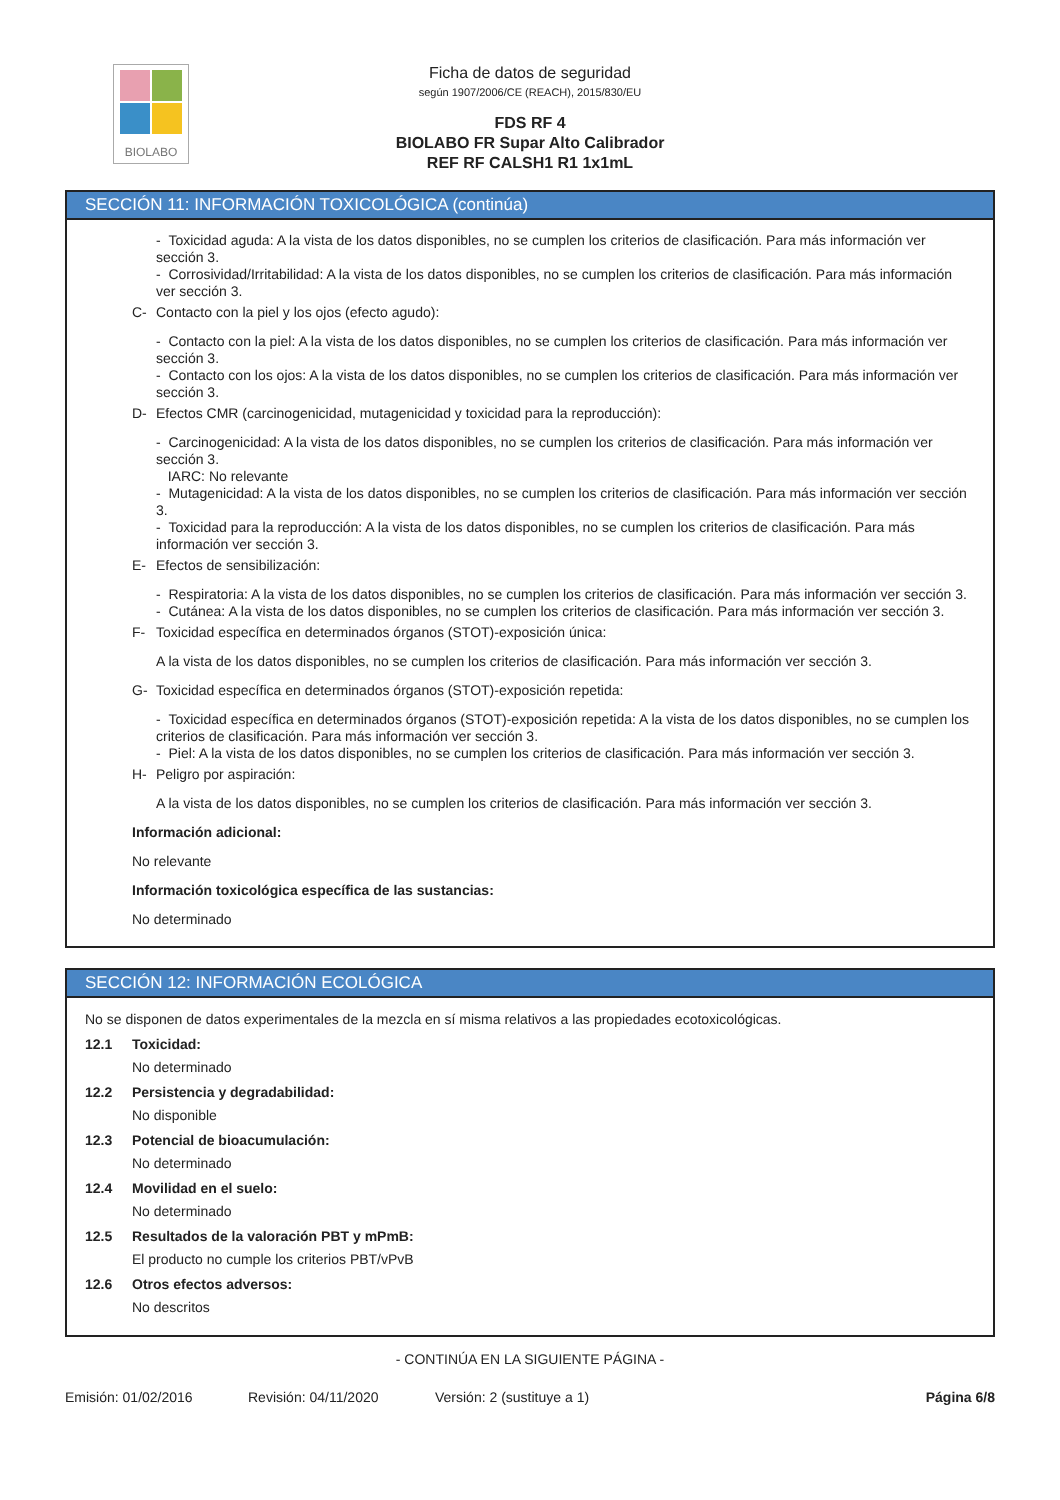BIOLABO
Ficha de datos de seguridad
según 1907/2006/CE (REACH), 2015/830/EU
FDS RF 4
BIOLABO FR Supar Alto Calibrador
REF RF CALSH1 R1 1x1mL
SECCIÓN 11: INFORMACIÓN TOXICOLÓGICA (continúa)
- Toxicidad aguda: A la vista de los datos disponibles, no se cumplen los criterios de clasificación. Para más información ver sección 3.
- Corrosividad/Irritabilidad: A la vista de los datos disponibles, no se cumplen los criterios de clasificación. Para más información ver sección 3.
C- Contacto con la piel y los ojos (efecto agudo):
- Contacto con la piel: A la vista de los datos disponibles, no se cumplen los criterios de clasificación. Para más información ver sección 3.
- Contacto con los ojos: A la vista de los datos disponibles, no se cumplen los criterios de clasificación. Para más información ver sección 3.
D- Efectos CMR (carcinogenicidad, mutagenicidad y toxicidad para la reproducción):
- Carcinogenicidad: A la vista de los datos disponibles, no se cumplen los criterios de clasificación. Para más información ver sección 3.
IARC: No relevante
- Mutagenicidad: A la vista de los datos disponibles, no se cumplen los criterios de clasificación. Para más información ver sección 3.
- Toxicidad para la reproducción: A la vista de los datos disponibles, no se cumplen los criterios de clasificación. Para más información ver sección 3.
E- Efectos de sensibilización:
- Respiratoria: A la vista de los datos disponibles, no se cumplen los criterios de clasificación. Para más información ver sección 3.
- Cutánea: A la vista de los datos disponibles, no se cumplen los criterios de clasificación. Para más información ver sección 3.
F- Toxicidad específica en determinados órganos (STOT)-exposición única:
A la vista de los datos disponibles, no se cumplen los criterios de clasificación. Para más información ver sección 3.
G- Toxicidad específica en determinados órganos (STOT)-exposición repetida:
- Toxicidad específica en determinados órganos (STOT)-exposición repetida: A la vista de los datos disponibles, no se cumplen los criterios de clasificación. Para más información ver sección 3.
- Piel: A la vista de los datos disponibles, no se cumplen los criterios de clasificación. Para más información ver sección 3.
H- Peligro por aspiración:
A la vista de los datos disponibles, no se cumplen los criterios de clasificación. Para más información ver sección 3.
Información adicional:
No relevante
Información toxicológica específica de las sustancias:
No determinado
SECCIÓN 12: INFORMACIÓN ECOLÓGICA
No se disponen de datos experimentales de la mezcla en sí misma relativos a las propiedades ecotoxicológicas.
12.1 Toxicidad:
No determinado
12.2 Persistencia y degradabilidad:
No disponible
12.3 Potencial de bioacumulación:
No determinado
12.4 Movilidad en el suelo:
No determinado
12.5 Resultados de la valoración PBT y mPmB:
El producto no cumple los criterios PBT/vPvB
12.6 Otros efectos adversos:
No descritos
- CONTINÚA EN LA SIGUIENTE PÁGINA -
Emisión: 01/02/2016 Revisión: 04/11/2020 Versión: 2 (sustituye a 1) Página 6/8